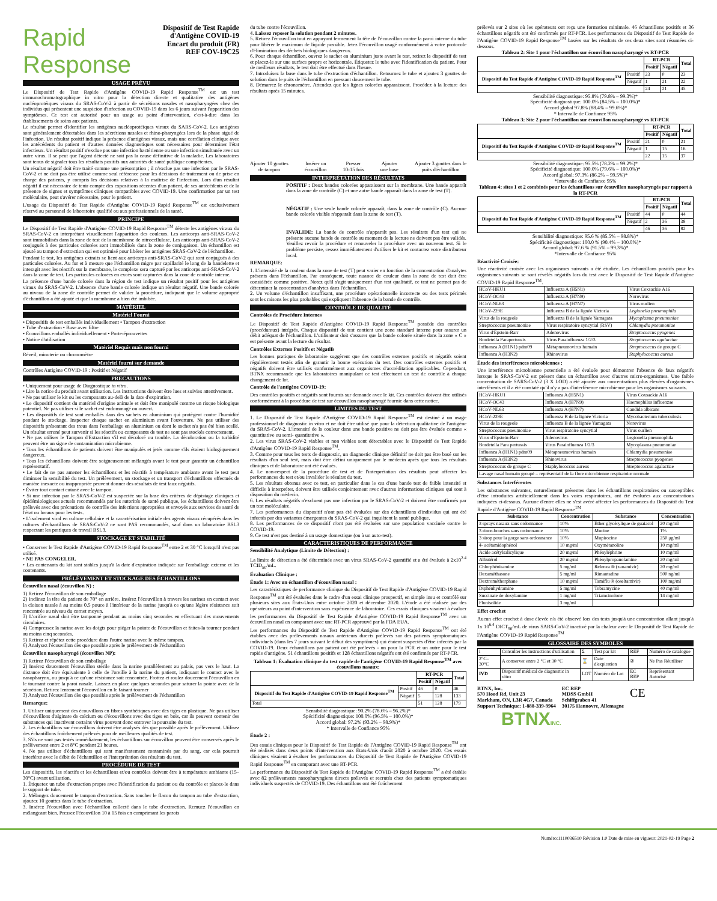Rapid Response
Dispositif de Test Rapide d'Antigène COVID-19
Encart du produit (FR)
REF COV-19C25
USAGE PRÉVU
Le Dispositif de Test Rapide d'Antigène COVID-19 Rapid Response<sup>TM</sup> est un test immunochromatographique in vitro pour la détection directe et qualitative des antigènes nucléoprotéiques viraux du SRAS-CoV-2 à partir de sécrétions nasales et nasopharyngées chez des individus qui présentent une suspicion d'infection au COVID-19 dans les 6 jours suivant l'apparition des symptômes. Ce test est autorisé pour un usage au point d'intervention, c'est-à-dire dans les établissements de soins aux patients.
Le résultat permet d'identifier les antigènes nucléoprotéiques viraux du SARS-CoV-2. Les antigènes sont généralement détectables dans les sécrétions nasales et rhino-pharyngées lors de la phase aiguë de l'infection. Un résultat positif indique la présence d'antigènes viraux, mais une corrélation clinique avec les antécédents du patient et d'autres données diagnostiques sont nécessaires pour déterminer l'état infectieux. Un résultat positif n'exclue pas une infection bactérienne ou une infection simultanée avec un autre virus. Il se peut que l'agent détecté ne soit pas la cause définitive de la maladie. Les laboratoires sont tenus de signaler tous les résultats positifs aux autorités de santé publique compétentes.
Un résultat négatif doit être traité comme une présomption ; il n'exclue pas une infection par le SRAS-CoV-2 et ne doit pas être utilisé comme seul référence pour les décisions de traitement ou de prise en charge des patients, y compris les décisions relatives à la maîtrise de l'infection. Lors d'un résultat négatif il est nécessaire de tenir compte des expositions récentes d'un patient, de ses antécédents et de la présence de signes et symptômes cliniques compatibles avec COVID-19. Une confirmation par un test moléculaire, peut s'avérer nécessaire, pour le patient.
L'usage du Dispositif de Test Rapide d'Antigène COVID-19 Rapid Response<sup>TM</sup> est exclusivement réservé au personnel de laboratoire qualifié ou aux professionnels de la santé.
PRINCIPE
Le Dispositif de Test Rapide d'Antigène COVID-19 Rapid Response<sup>TM</sup> détecte les antigènes viraux du SRAS-CoV-2 en interprétant visuellement l'apparition des couleurs. Les anticorps anti-SRAS-CoV-2 sont immobilisés dans la zone de test de la membrane de nitrocellulose. Les anticorps anti-SRAS-CoV-2 conjugués à des particules colorées sont immobilisés dans la zone de conjugaison. Un échantillon est ajouté au tampon d'extraction qui est optimisé pour libérer les antigènes SRAS-CoV-2 de l'échantillon.
Pendant le test, les antigènes extraits se lient aux anticorps anti-SRAS-CoV-2 qui sont conjugués à des particules colorées. Au fur et à mesure que l'échantillon migre par capillarité le long de la bandelette et interagit avec les réactifs sur la membrane, le complexe sera capturé par les anticorps anti-SRAS-CoV-2 dans la zone de test. Les particules colorées en excès sont capturées dans la zone de contrôle interne.
La présence d'une bande colorée dans la région de test indique un résultat positif pour les antigènes viraux du SRAS-CoV-2. L'absence d'une bande colorée indique un résultat négatif. Une bande colorée au niveau de la zone de contrôle permet de valider la procédure, indiquant que le volume approprié d'échantillon a été ajouté et que la membrane a bien été imbibée.
MATÉRIEL
Matériel Fourni
• Dispositifs de test emballés individuellement • Tampon d'extraction
• Tube d'extraction • Buse avec filtre
• Écouvillons emballés individuellement • Porte-éprouvettes
• Notice d'utilisation
Matériel Requis mais non fourni
Réveil, minuterie ou chronomètre
Matériel fourni sur demande
Contrôles Antigène COVID-19 : Positif et Négatif
PRECAUTIONS
• Uniquement pour usage de Diagnostique in vitro.
• Lire la notice du produit avant utilisation. Les instructions doivent être lues et suivies attentivement.
• Ne pas utiliser le kit ou les composants au-delà de la date d'expiration.
• Le dispositif contient du matériel d'origine animale et doit être manipulé comme un risque biologique potentiel. Ne pas utiliser si le sachet est endommagé ou ouvert.
• Les dispositifs de test sont emballés dans des sachets en aluminium qui protègent contre l'humidité pendant le stockage. Inspecter chaque sachet en aluminium avant l'ouverture. Ne pas utiliser des dispositifs présentant des trous dans l'emballage en aluminium ou dont le sachet n'a pas été bien scellé. Un résultat erroné peut survenir si les réactifs ou composants de test ne sont pas stockés correctement.
• Ne pas utiliser le Tampon d'Extraction s'il est décoloré ou trouble. La décoloration ou la turbidité peuvent être un signe de contamination microbienne.
• Tous les échantillons de patients doivent être manipulés et jetés comme s'ils étaient biologiquement dangereux.
• Tous les échantillons doivent être soigneusement mélangés avant le test pour garantir un échantillon représentatif.
• Le fait de ne pas amener les échantillons et les réactifs à température ambiante avant le test peut diminuer la sensibilité du test. Un prélèvement, un stockage et un transport d'échantillons effectués de manière inexacte ou inappropriée peuvent donner des résultats de test faux négatifs.
• Éviter tout contact cutané avec le tampon.
• Si une infection par le SRAS-CoV-2 est suspectée sur la base des critères de dépistage cliniques et épidémiologiques actuels recommandés par les autorités de santé publique, les échantillons doivent être prélevés avec des précautions de contrôle des infections appropriées et envoyés aux services de santé de l'état ou locaux pour les tests.
• L'isolement viral en culture cellulaire et la caractérisation initiale des agents viraux récupérés dans les cultures d'échantillons de SRAS-CoV-2 ne sont PAS recommandés, sauf dans un laboratoire BSL3 respectant les pratiques de travail BSL3.
STOCKAGE ET STABILITÉ
• Conserver le Test Rapide d'Antigène COVID-19 Rapid Response<sup>TM</sup> entre 2 et 30 °C lorsqu'il n'est pas utilisé.
• NE PAS CONGELER.
• Les contenants du kit sont stables jusqu'à la date d'expiration indiquée sur l'emballage externe et les contenants.
PRÉLÈVEMENT ET STOCKAGE DES ÉCHANTILLONS
Écouvillon nasal (écouvillon N) :
1) Retirez l'écouvillon de son emballage
2) Inclinez la tête du patient de 70° en arrière. Insérez l'écouvillon à travers les narines en contact avec la cloison nasale à au moins 0.5 pouce à l'intérieur de la narine jusqu'à ce qu'une légère résistance soit rencontrée au niveau du cornet moyen.
3) L'orifice nasal doit être tamponné pendant au moins cinq secondes en effectuant des mouvements circulaires.
4) Compressez la narine avec les doigts pour piéger la pointe de l'écouvillon et faites-la tourner pendant au moins cinq secondes.
5) Retirez et répétez cette procédure dans l'autre narine avec le même tampon.
6) Analysez l'écouvillon dès que possible après le prélèvement de l'échantillon
Écouvillon nasopharyngé (écouvillon NP):
1) Retirez l'écouvillon de son emballage
2) Insérez doucement l'écouvillon stérile dans la narine parallèlement au palais, pas vers le haut. La distance doit être équivalente à celle de l'oreille à la narine du patient, indiquant le contact avec le nasopharynx, ou jusqu'à ce qu'une résistance soit rencontrée. Frottez et roulez doucement l'écouvillon en le tournant contre la paroi nasale. Laissez en place quelques secondes pour saturer la pointe avec de la sécrétion. Retirez lentement l'écouvillon en le faisant tourner
3) Analysez l'écouvillon dès que possible après le prélèvement de l'échantillon
Remarque:
1. Utiliser uniquement des écouvillons en fibres synthétiques avec des tiges en plastique. Ne pas utiliser d'écouvillons d'alginate de calcium ou d'écouvillons avec des tiges en bois, car ils peuvent contenir des substances qui inactivent certains virus pouvant donc entraver la poursuite du test.
2. Les échantillons sur écouvillons doivent être analysés dès que possible après le prélèvement. Utilisez des échantillons fraîchement prélevés pour de meilleures qualités de test.
3. S'ils ne sont pas testés immédiatement, les échantillons sur écouvillon peuvent être conservés après le prélèvement entre 2 et 8°C pendant 21 heures.
4. Ne pas utiliser d'échantillons qui sont manifestement contaminés par du sang, car cela pourrait interférer avec le débit de l'échantillon et l'interprétation des résultats du test.
PROCÉDURE DE TEST
Les dispositifs, les réactifs et les échantillons et/ou contrôles doivent être à température ambiante (15–30°C) avant utilisation.
1. Étiquetez un tube d'extraction propre avec l'identification du patient ou du contrôle et placez-le dans le support de tube.
2. Mélangez doucement le tampon d'extraction. Sans toucher le flacon du tampon au tube d'extraction, ajoutez 10 gouttes dans le tube d'extraction.
3. Insérez l'écouvillon avec l'échantillon collecté dans le tube d'extraction. Remuez l'écouvillon en mélangeant bien. Pressez l'écouvillon 10 à 15 fois en comprimant les parois
du tube contre l'écouvillon.
4. Laissez reposer la solution pendant 2 minutes.
5. Retirez l'écouvillon tout en appuyant fermement la tête de l'écouvillon contre la paroi interne du tube pour libérer le maximum de liquide possible. Jetez l'écouvillon usagé conformément à votre protocole d'élimination des déchets biologiques dangereux.
6. Pour chaque échantillon, ouvrez le sachet en aluminium juste avant le test, retirez le dispositif de test et placez-le sur une surface propre et horizontale. Étiquetez le tube avec l'identification du patient. Pour de meilleurs résultats, le test doit être effectué dans l'heure.
7. Introduisez la buse dans le tube d'extraction d'échantillon. Retournez le tube et ajoutez 3 gouttes de solution dans le puits de l'échantillon en pressant doucement le tube.
8. Démarrez le chronomètre. Attendez que les lignes colorées apparaissent. Procédez à la lecture des résultats après 15 minutes.
Ajouter 10 gouttes
de tampon
Insérer un
écouvillon
Presser
10-15 fois
Ajouter
une buse
Ajouter 3 gouttes dans le
puits d'échantillon
INTERPRÉTATION DES RÉSULTATS
POSITIF : Deux bandes colorées apparaissent sur la membrane. Une bande apparaît dans la zone de contrôle (C) et une autre bande apparaît dans la zone de test (T).
NÉGATIF : Une seule bande colorée apparaît, dans la zone de contrôle (C). Aucune bande colorée visible n'apparaît dans la zone de test (T).
INVALIDE: La bande de contrôle n'apparaît pas. Les résultats d'un test qui ne présente aucune bande de contrôle au moment de la lecture ne doivent pas être validés. Veuillez revoir la procédure et renouveler la procédure avec un nouveau test. Si le problème persiste, cessez immédiatement d'utiliser le kit et contactez votre distributeur local.
REMARQUE:
1. L'intensité de la couleur dans la zone de test (T) peut varier en fonction de la concentration d'analytes présents dans l'échantillon. Par conséquent, toute nuance de couleur dans la zone de test doit être considérée comme positive. Notez qu'il s'agit uniquement d'un test qualitatif, ce test ne permet pas de déterminer la concentration d'analytes dans l'échantillon.
2. Un volume d'échantillon insuffisant, une procédure opérationnelle incorrecte ou des tests périmés sont les raisons les plus probables qui expliquent l'absence de la bande de contrôle.
CONTRÔLE DE QUALITÉ
Contrôles de Procédure Internes
Le Dispositif de Test Rapide d'Antigène COVID-19 Rapid Response<sup>TM</sup> possède des contrôles (procéduraux) intégrés. Chaque dispositif de test contient une zone standard interne pour assurer un débit adéquat de l'échantillon. L'utilisateur doit s'assurer que la bande colorée située dans la zone « C » est présente avant la lecture du résultat.
Contrôles Externes Positifs et Négatifs
Les bonnes pratiques de laboratoire suggèrent que des contrôles externes positifs et négatifs soient régulièrement testés afin de garantir la bonne exécution du test. Des contrôles externes positifs et négatifs doivent être utilisés conformément aux organismes d'accréditation applicables. Cependant, BTNX recommande que les laboratoires manipulant ce test effectuent un test de contrôle à chaque changement de lot.
Contrôle de l'antigène COVID-19:
Des contrôles positifs et négatifs sont fournis sur demande avec le kit. Ces contrôles doivent être utilisés conformément à la procédure de test sur écouvillon nasopharyngé fournie dans cette notice.
LIMITES DU TEST
1. Le Dispositif de Test Rapide d'Antigène COVID-19 Rapid Response<sup>TM</sup> est destiné à un usage professionnel de diagnostic in vitro et ne doit être utilisé que pour la détection qualitative de l'antigène du SRAS-CoV-2. L'intensité de la couleur dans une bande positive ne doit pas être évaluée comme « quantitative ou semi- quantitative ».
2. Les virus SRAS-CoV-2 viables et non viables sont détectables avec le Dispositif de Test Rapide d'Antigène COVID-19 Rapid Response<sup>TM</sup>.
3. Comme pour tous les tests de diagnostic, un diagnostic clinique définitif ne doit pas être basé sur les résultats d'un seul test, mais doit être défini uniquement par le médecin après que tous les résultats cliniques et de laboratoire ont été évalués.
4. Le non-respect de la procédure de test et de l'interprétation des résultats peut affecter les performances du test et/ou invalider le résultat du test.
5. Les résultats obtenus avec ce test, en particulier dans le cas d'une bande test de faible intensité et difficile à interpréter, doivent être utilisés conjointement avec d'autres informations cliniques qui sont à disposition du médecin.
6. Les résultats négatifs n'excluent pas une infection par le SRAS-CoV-2 et doivent être confirmés par un test moléculaire.
7. Les performances du dispositif n'ont pas été évaluées sur des échantillons d'individus qui ont été infectés par des variantes émergentes du SRAS-CoV-2 qui inquiètent la santé publique.
8. Les performances de ce dispositif n'ont pas été évaluées sur une population vaccinée contre le COVID-19.
9. Ce test n'est pas destiné à un usage domestique (ou à un auto-test).
CARACTERISTIQUES DE PERFORMANCE
Sensibilité Analytique (Limite de Détection) :
La limite de détection a été déterminée avec un virus SRAS-CoV-2 quantifié et a été évaluée à 2x10<sup>2.4</sup> TCID<sub>50</sub>/mL.
Évaluation Clinique :
Étude 1: Avec un échantillon d'écouvillon nasal :
Les caractéristiques de performance clinique du Dispositif de Test Rapide d'Antigène COVID-19 Rapid Response<sup>TM</sup> ont été évaluées dans le cadre d'un essai clinique prospectif, en simple insu et contrôlé sur plusieurs sites aux États-Unis entre octobre 2020 et décembre 2020. L'étude a été réalisée par des opérateurs au point d'intervention sans expérience de laboratoire. Ces essais cliniques visaient à évaluer les performances du Dispositif de Test Rapide d'Antigène COVID-19 Rapid Response<sup>TM</sup> avec un écouvillon nasal en comparant avec une RT-PCR approuvé par la FDA EUA.
Les performances du Dispositif de Test Rapide d'Antigène COVID-19 Rapid Response<sup>TM</sup> ont été établies avec des prélèvements nasaux antérieurs directs prélevés sur des patients symptomatiques individuels (dans les 7 jours suivant le début des symptômes) qui étaient suspectés d'être infectés par la COVID-19. Deux échantillons par patient ont été prélevés - un pour la PCR et un autre pour le test rapide d'antigène. 51 échantillons positifs et 128 échantillons négatifs ont été confirmés par RT-PCR.
Tableau 1: Évaluation clinique du test rapide de l'antigène COVID-19 Rapid Response<sup>TM</sup> avec écouvillons nasaux:
| | | RT-PCR | | Total |
| --- | --- | --- | --- | --- |
| | | Positif | Négatif | |
| Dispositif du Test Rapide d'Antigène COVID-19 Rapid Response<sup>TM</sup> | Positif | 46 | 0 | 46 |
| | Négatif | 5 | 128 | 133 |
| Total | | 51 | 128 | 179 |
Sensibilité diagnostique: 90.2% (78.6% – 96.2%)*
Spécificité diagnostique: 100.0% (96.5% – 100.0%)*
Accord global: 97.2% (93.2% – 98.9%)*
* Intervalle de Confiance 95%
Étude 2 :
Des essais cliniques pour le Dispositif de Test Rapide de l'Antigène COVID-19 Rapid Response<sup>TM</sup> ont été réalisés dans deux points d'intervention aux États-Unis d'août 2020 à octobre 2020. Ces essais cliniques visaient à évaluer les performances du Dispositif de Test Rapide de l'Antigène COVID-19 Rapid Response<sup>TM</sup> en comparant avec une RT-PCR.
La performance du Dispositif de Test Rapide de l'Antigène COVID-19 Rapid Response<sup>TM</sup> a été établie avec 82 prélèvements nasopharyngiens directs prélevés et recrutés chez des patients symptomatiques individuels suspectés de COVID-19. Des échantillons ont été fraîchement
prélevés sur 2 sites où les opérateurs ont reçu une formation minimale. 46 échantillons positifs et 36 échantillons négatifs ont été confirmés par RT-PCR. Les performances du Dispositif de Test Rapide de l'Antigène COVID-19 Rapid Response<sup>TM</sup> basées sur les résultats de ces deux sites sont résumées ci-dessous.
Tableau 2: Site 1 pour l'échantillon sur écouvillon nasopharyngé vs RT-PCR
| | | RT-PCR | | Total |
| --- | --- | --- | --- | --- |
| | | Positif | Négatif | |
| Dispositif du Test Rapide d'Antigène COVID-19 Rapid Response<sup>TM</sup> | Positif | 23 | 0 | 23 |
| | Négatif | 1 | 21 | 22 |
| | | 24 | 21 | 45 |
Sensibilité diagnostique: 95.8% (79.8% – 99.3%)*
Spécificité diagnostique: 100.0% (84.5% – 100.0%)*
Accord global 97.8% (88.4% – 99.6%)*
* Intervalle de Confiance 95%
Tableau 3: Site 2 pour l'échantillon sur écouvillon nasopharyngé vs RT-PCR
| | | RT-PCR | | Total |
| --- | --- | --- | --- | --- |
| | | Positif | Négatif | |
| Dispositif du Test Rapide d'Antigène COVID-19 Rapid Response<sup>TM</sup> | Positif | 21 | 0 | 21 |
| | Négatif | 1 | 15 | 16 |
| | | 22 | 15 | 37 |
Sensibilité diagnostique: 95.5% (78.2% – 99.2%)*
Spécificité diagnostique: 100.0% (79.6% – 100.0%)*
Accord global: 97.3% (86.2% – 99.5%)*
*Intervalle de Confiance 95%
Tableau 4: sites 1 et 2 combinés pour les échantillons sur écouvillon nasopharyngés par rapport à la RT-PCR
| | | RT-PCR | | Total |
| --- | --- | --- | --- | --- |
| | | Positif | Négatif | |
| Dispositif du Test Rapide d'Antigène COVID-19 Rapid Response<sup>TM</sup> | Positif | 44 | 0 | 44 |
| | Négatif | 2 | 36 | 38 |
| | | 46 | 36 | 82 |
Sensibilité diagnostique: 95.6 % (85.5% – 98.8%)*
Spécificité diagnostique: 100.0 % (90.4% – 100.0%)*
Accord global: 97.6 % (91.5% – 99.3%)*
*Intervalle de Confiance 95%
Réactivité Croisée:
Une réactivité croisée avec les organismes suivants a été étudiée. Les échantillons positifs pour les organismes suivants se sont révélés négatifs lors du test avec le Dispositif de Test Rapide d'Antigène COVID-19 Rapid Response<sup>TM</sup>.
| HCoV-HKU1 | Influenza A (H5N1) | Virus Coxsackie A16 |
| HCoV-OC43 | Influenza A (H7N9) | Norovirus |
| HCoV-NL63 | Influenza A (H7N7) | Virus ourlien |
| HCoV-229E | Influenza B de la lignée Victoria | Legionella pneumophila |
| Virus de la rougeole | Influenza B de la lignée Yamagata | Mycoplasma pneumoniae |
| Streptococcus pneumoniae | Virus respiratoire syncytial (RSV) | Chlamydia pneumoniae |
| Virus d'Epstein-Barr | Adenovirus | Streptococcus pyogenes |
| Bordetella Parapertussis | Virus Parainfluenza 1/2/3 | Streptococcus agalactiae |
| Influenza A (H1N1) pdm09 | Métapneumovirus humain | Streptococcus de groupe C |
| Influenza A (H3N2) | Rhinovirus | Staphylococcus aureus |
Étude des interférences microbiennes :
Une interférence microbienne potentielle a été évaluée pour démontrer l'absence de faux négatifs lorsque le SRAS-CoV-2 est présent dans un échantillon avec d'autres micro-organismes. Une faible concentration de SARS-CoV-2 (3 X LOD) a été ajoutée aux concentrations plus élevées d'organismes interférents et il a été constaté qu'il n'y a pas d'interférence microbienne pour les organismes suivants.
| HCoV-HKU1 | Influenza A (H5N1) | Virus Coxsackie A16 |
| HCoV-OC43 | Influenza A (H7N9) | Haemophilus influenzae |
| HCoV-NL63 | Influenza A (H7N7) | Candida albicans |
| HCoV-229E | Influenza B de la lignée Victoria | Mycobacterium tuberculosis |
| Virus de la rougeole | Influenza B de la lignée Yamagata | Norovirus |
| Streptococcus pneumoniae | Virus respiratoire syncytial | Virus ourlien |
| Virus d'Epstein-Barr | Adenovirus | Legionella pneumophila |
| Bordetella Para pertussis | Virus Parainfluenza 1/2/3 | Mycoplasma pneumoniae |
| Influenza A (H1N1) pdm09 | Métapneumovirus humain | Chlamydia pneumoniae |
| Influenza A (H3N2) | Rhinovirus | Streptococcus pyogenes |
| Streptococcus de groupe C | Staphylococcus aureus | Streptococcus agalactiae |
| Lavage nasal humain groupé – représentatif de la flore microbienne respiratoire normale | | |
Substances Interférentes
Les substances suivantes, naturellement présentes dans les échantillons respiratoires ou susceptibles d'être introduites artificiellement dans les voies respiratoires, ont été évaluées aux concentrations indiquées ci-dessous. Aucune d'entre elles ne s'est avéré affecter les performances du Dispositif du Test Rapide d'Antigène COVID-19 Rapid Response<sup>TM</sup>.
| Substance | Concentration | Substance | Concentration |
| --- | --- | --- | --- |
| 3 sprays nasaux sans ordonnance | 10% | Éther glycérylique de guaiacol | 20 mg/ml |
| 3 rince-bouches sans ordonnance | 10% | Mucine | 1% |
| 3 sirop pour la gorge sans ordonnance | 10% | Mupirocine | 250 μg/ml |
| 4- acétamidophénol | 10 mg/ml | Oxymétazoline | 10 mg/ml |
| Acide acétylsalicylique | 20 mg/ml | Phényléphrine | 10 mg/ml |
| Albutérol | 20 mg/ml | Phénylpropanolamine | 20 mg/ml |
| Chlorphéniramine | 5 mg/ml | Relenza ® (zanamivir) | 20 mg/ml |
| Dexaméthasone | 5 mg/ml | Rimantadine | 500 ng/ml |
| Dextrométhorphane | 10 mg/ml | Tamiflu ® (oseltamivir) | 100 mg/ml |
| Diphénhydramine | 5 mg/ml | Tobramycine | 40 mg/ml |
| Succinate de doxylamine | 1 mg/ml | Triamcinolone | 14 mg/ml |
| Flunisolide | 3 mg/ml | | |
Effet crochet
Aucun effet crochet à dose élevée n'a été observé lors des tests jusqu'à une concentration allant jusqu'à 1x 10<sup>6.4</sup> DICT<sub>50</sub>/mL de virus SARS-CoV-2 inactivé par la chaleur avec le Dispositif de Test Rapide de l'Antigène COVID-19 Rapid Response<sup>TM</sup>
GLOSSAIRE DES SYMBOLES
| i | Consulter les instructions d'utilisation | Σ | Test par kit | REF | Numéro de catalogue |
| 2°C–30°C | A conserver entre 2 °C et 30 °C | ⌛ | Date d'expiration | ② | Ne Pas Réutiliser |
| IVD | Dispositif médical de diagnostic in vitro | LOT | Numéro de Lot | EC REP | Représentant Autorisé |
BTNX, Inc.
570 Hood Rd, Unit 23
Markham, ON, L3R 4G7, Canada
Support Technique: 1-888-339-9964
EC REP
MDSS GmbH
Schiffgraben 41
30175 Hannovre, Allemagne
CE
BTNXINC.
Numéro:1110036510 Révision 1.0 Date de mise en vigueur: 2021-02-19 Page 2